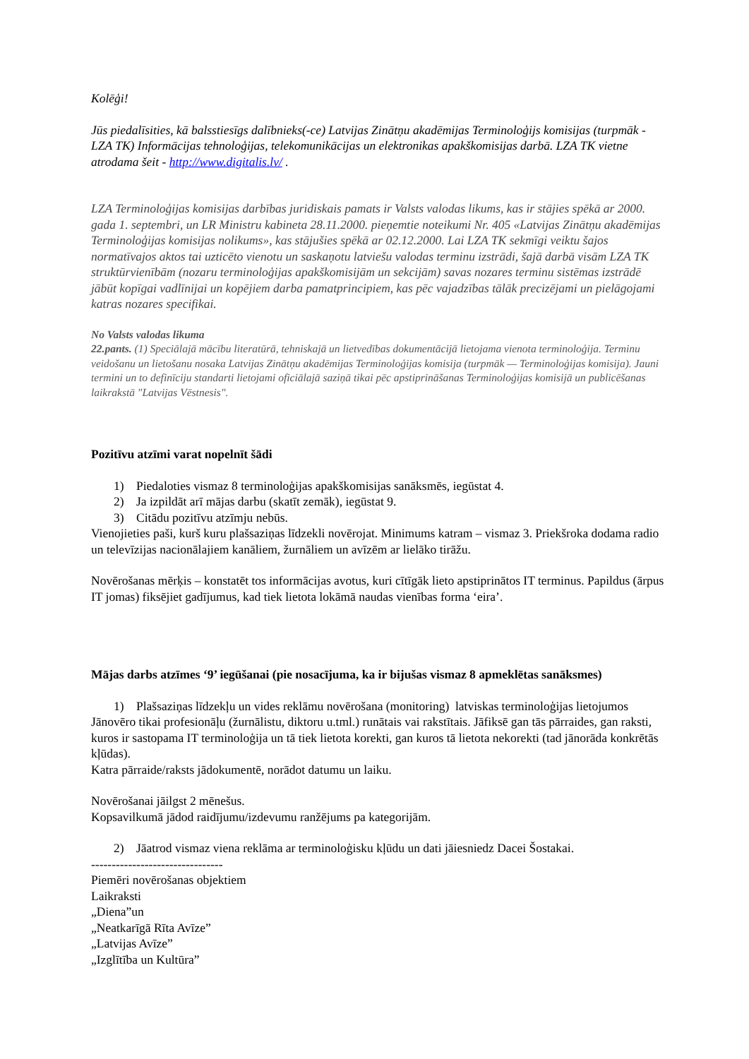Kolēģi!
Jūs piedalīsities, kā balsstiesīgs dalībnieks(-ce) Latvijas Zinātņu akadēmijas Terminoloģijs komisijas (turpmāk - LZA TK) Informācijas tehnoloģijas, telekomunikācijas un elektronikas apakškomisijas darbā. LZA TK vietne atrodama šeit - http://www.digitalis.lv/ .
LZA Terminoloģijas komisijas darbības juridiskais pamats ir Valsts valodas likums, kas ir stājies spēkā ar 2000. gada 1. septembri, un LR Ministru kabineta 28.11.2000. pieņemtie noteikumi Nr. 405 «Latvijas Zinātņu akadēmijas Terminoloģijas komisijas nolikums», kas stājušies spēkā ar 02.12.2000. Lai LZA TK sekmīgi veiktu šajos normatīvajos aktos tai uzticēto vienotu un saskaņotu latviešu valodas terminu izstrādi, šajā darbā visām LZA TK struktūrvienībām (nozaru terminoloģijas apakškomisijām un sekcijām) savas nozares terminu sistēmas izstrādē jābūt kopīgai vadlīnijai un kopējiem darba pamatprincipiem, kas pēc vajadzības tālāk precizējami un pielāgojami katras nozares specifikai.
No Valsts valodas likuma
22.pants. (1) Speciālajā mācību literatūrā, tehniskajā un lietvedības dokumentācijā lietojama vienota terminoloģija. Terminu veidošanu un lietošanu nosaka Latvijas Zinātņu akadēmijas Terminoloģijas komisija (turpmāk — Terminoloģijas komisija). Jauni termini un to definīciju standarti lietojami oficiālajā saziņā tikai pēc apstiprināšanas Terminoloģijas komisijā un publicēšanas laikrakstā "Latvijas Vēstnesis".
Pozitīvu atzīmi varat nopelnīt šādi
1) Piedaloties vismaz 8 terminoloģijas apakškomisijas sanāksmēs, iegūstat 4.
2) Ja izpildāt arī mājas darbu (skatīt zemāk), iegūstat 9.
3) Citādu pozitīvu atzīmju nebūs.
Vienojieties paši, kurš kuru plašsaziņas līdzekli novērojat. Minimums katram – vismaz 3. Priekšroka dodama radio un televīzijas nacionālajiem kanāliem, žurnāliem un avīzēm ar lielāko tirāžu.
Novērošanas mērķis – konstatēt tos informācijas avotus, kuri cītīgāk lieto apstiprinātos IT terminus. Papildus (ārpus IT jomas) fiksējiet gadījumus, kad tiek lietota lokāmā naudas vienības forma ‘eira’.
Mājas darbs atzīmes ‘9’ iegūšanai (pie nosacījuma, ka ir bijušas vismaz 8 apmeklētas sanāksmes)
1) Plašsaziņas līdzekļu un vides reklāmu novērošana (monitoring) latviskas terminoloģijas lietojumos
Jānovēro tikai profesionāļu (žurnālistu, diktoru u.tml.) runātais vai rakstītais. Jāfiksē gan tās pārraides, gan raksti, kuros ir sastopama IT terminoloģija un tā tiek lietota korekti, gan kuros tā lietota nekorekti (tad jānorāda konkrētās kļūdas).
Katra pārraide/raksts jādokumentē, norādot datumu un laiku.
Novērošanai jāilgst 2 mēnešus.
Kopsavilkumā jādod raidījumu/izdevumu ranžējums pa kategorijām.
2) Jāatrod vismaz viena reklāma ar terminoloģisku kļūdu un dati jāiesniedz Dacei Šostakai.
--------------------------------
Piemēri novērošanas objektiem
Laikraksti
„Diena”un
„Neatkarīgā Rīta Avīze”
„Latvijas Avīze”
„Izglītība un Kultūra”